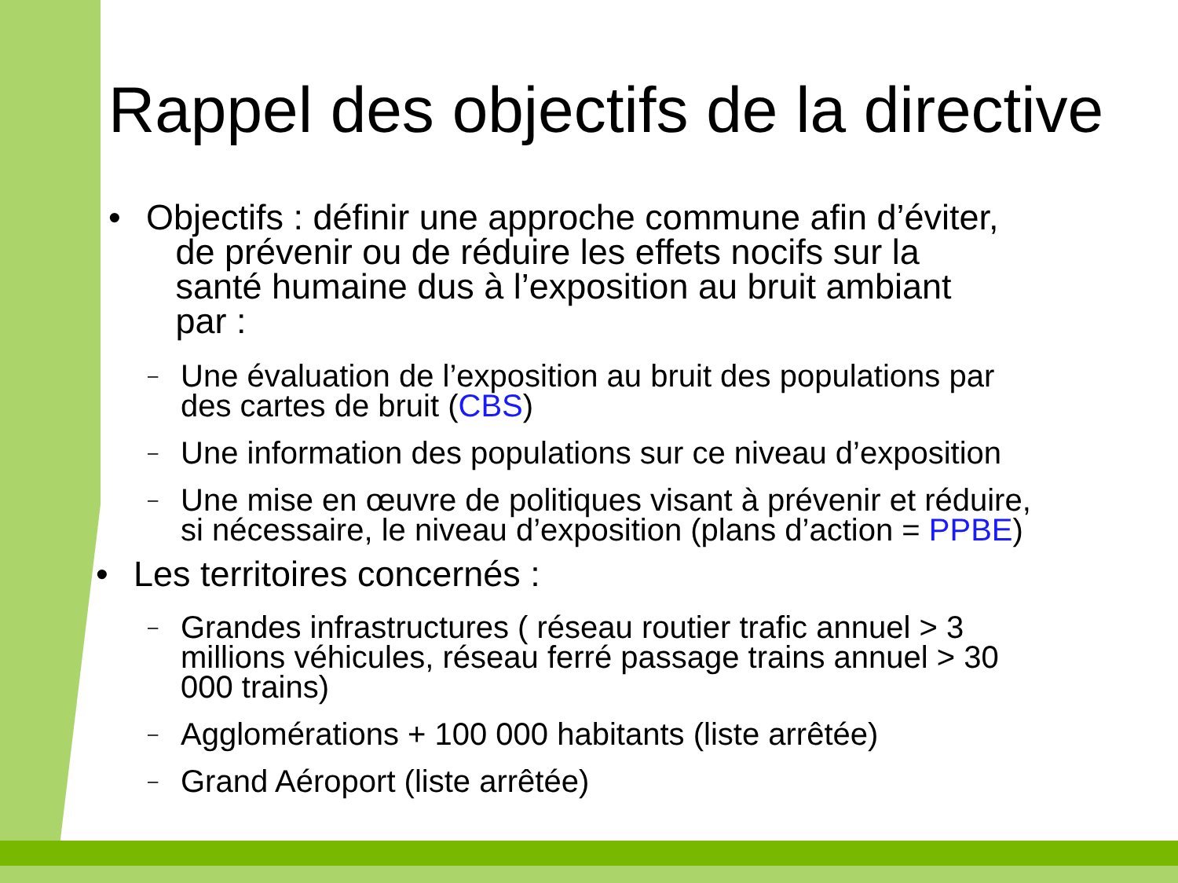Rappel des objectifs de la directive
• Objectifs : définir une approche commune afin d’éviter,
de prévenir ou de réduire les effets nocifs sur la
santé humaine dus à l’exposition au bruit ambiant
par :
– Une évaluation de l’exposition au bruit des populations par
des cartes de bruit (CBS)
– Une information des populations sur ce niveau d’exposition
– Une mise en œuvre de politiques visant à prévenir et réduire,
si nécessaire, le niveau d’exposition (plans d’action = PPBE)
• Les territoires concernés :
– Grandes infrastructures ( réseau routier trafic annuel > 3
millions véhicules, réseau ferré passage trains annuel > 30
000 trains)
– Agglomérations + 100 000 habitants (liste arrêtée)
– Grand Aéroport (liste arrêtée)